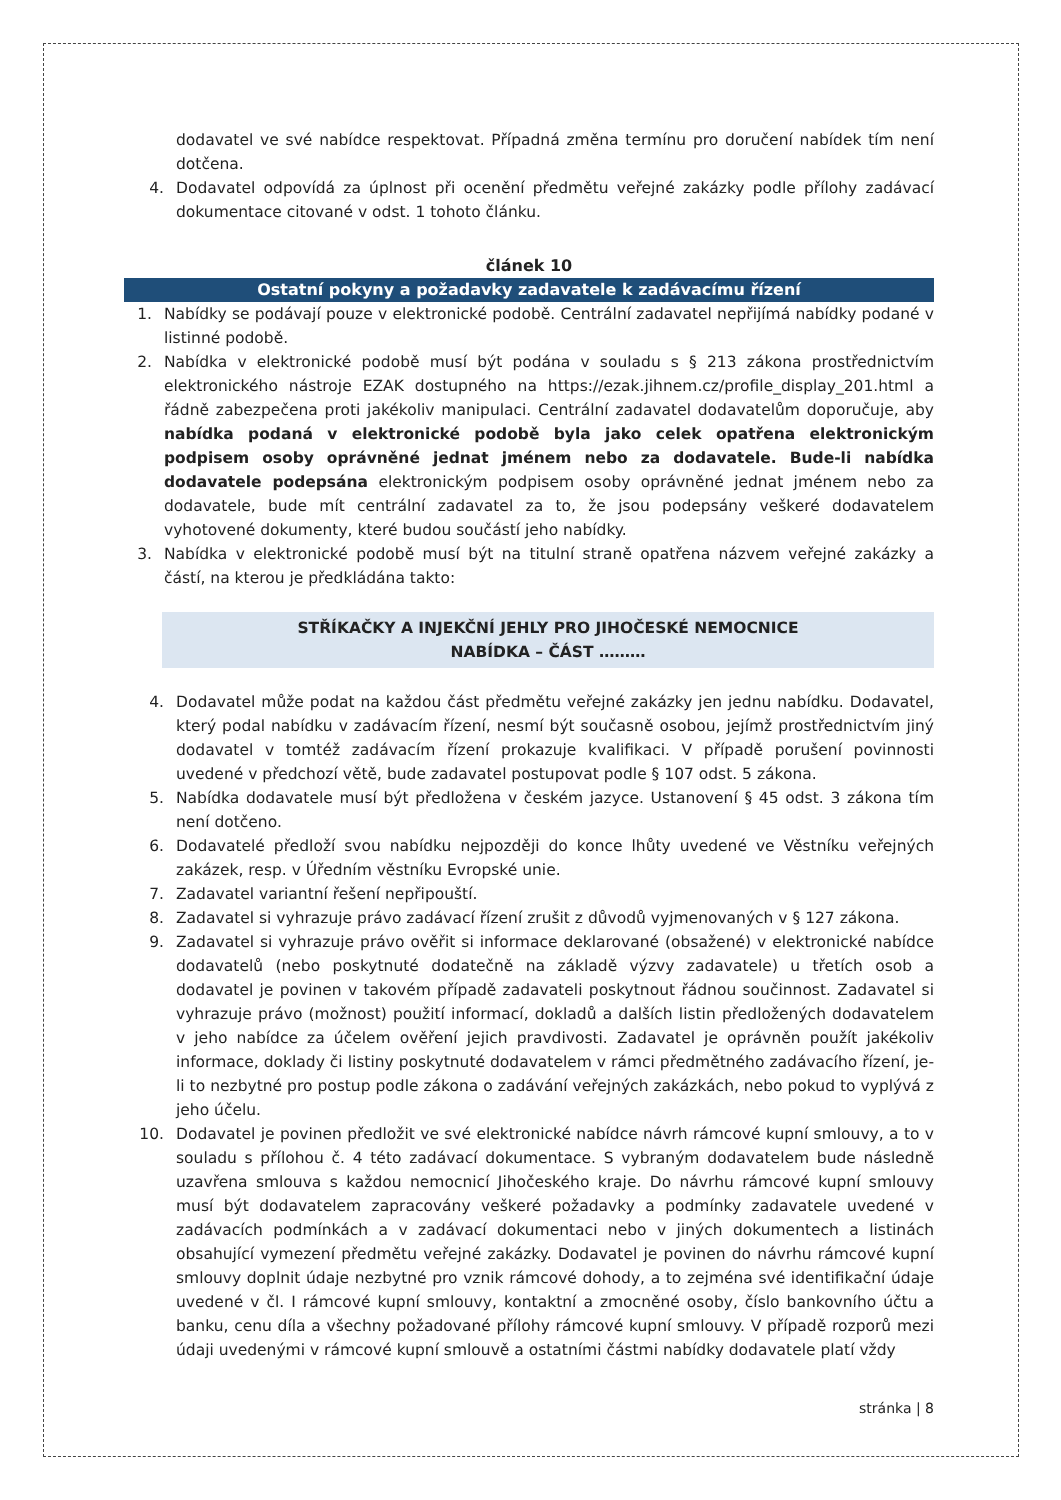dodavatel ve své nabídce respektovat. Případná změna termínu pro doručení nabídek tím není dotčena.
4. Dodavatel odpovídá za úplnost při ocenění předmětu veřejné zakázky podle přílohy zadávací dokumentace citované v odst. 1 tohoto článku.
článek 10
Ostatní pokyny a požadavky zadavatele k zadávacímu řízení
1. Nabídky se podávají pouze v elektronické podobě. Centrální zadavatel nepřijímá nabídky podané v listinné podobě.
2. Nabídka v elektronické podobě musí být podána v souladu s § 213 zákona prostřednictvím elektronického nástroje EZAK dostupného na https://ezak.jihnem.cz/profile_display_201.html a řádně zabezpečena proti jakékoliv manipulaci. Centrální zadavatel dodavatelům doporučuje, aby nabídka podaná v elektronické podobě byla jako celek opatřena elektronickým podpisem osoby oprávněné jednat jménem nebo za dodavatele. Bude-li nabídka dodavatele podepsána elektronickým podpisem osoby oprávněné jednat jménem nebo za dodavatele, bude mít centrální zadavatel za to, že jsou podepsány veškeré dodavatelem vyhotovené dokumenty, které budou součástí jeho nabídky.
3. Nabídka v elektronické podobě musí být na titulní straně opatřena názvem veřejné zakázky a částí, na kterou je předkládána takto:
STŘÍKAČKY A INJEKČNÍ JEHLY PRO JIHOČESKÉ NEMOCNICE
NABÍDKA – ČÁST ………
4. Dodavatel může podat na každou část předmětu veřejné zakázky jen jednu nabídku. Dodavatel, který podal nabídku v zadávacím řízení, nesmí být současně osobou, jejímž prostřednictvím jiný dodavatel v tomtéž zadávacím řízení prokazuje kvalifikaci. V případě porušení povinnosti uvedené v předchozí větě, bude zadavatel postupovat podle § 107 odst. 5 zákona.
5. Nabídka dodavatele musí být předložena v českém jazyce. Ustanovení § 45 odst. 3 zákona tím není dotčeno.
6. Dodavatelé předloží svou nabídku nejpozději do konce lhůty uvedené ve Věstníku veřejných zakázek, resp. v Úředním věstníku Evropské unie.
7. Zadavatel variantní řešení nepřipouští.
8. Zadavatel si vyhrazuje právo zadávací řízení zrušit z důvodů vyjmenovaných v § 127 zákona.
9. Zadavatel si vyhrazuje právo ověřit si informace deklarované (obsažené) v elektronické nabídce dodavatelů (nebo poskytnuté dodatečně na základě výzvy zadavatele) u třetích osob a dodavatel je povinen v takovém případě zadavateli poskytnout řádnou součinnost. Zadavatel si vyhrazuje právo (možnost) použití informací, dokladů a dalších listin předložených dodavatelem v jeho nabídce za účelem ověření jejich pravdivosti. Zadavatel je oprávněn použít jakékoliv informace, doklady či listiny poskytnuté dodavatelem v rámci předmětného zadávacího řízení, je-li to nezbytné pro postup podle zákona o zadávání veřejných zakázkách, nebo pokud to vyplývá z jeho účelu.
10. Dodavatel je povinen předložit ve své elektronické nabídce návrh rámcové kupní smlouvy, a to v souladu s přílohou č. 4 této zadávací dokumentace. S vybraným dodavatelem bude následně uzavřena smlouva s každou nemocnicí Jihočeského kraje. Do návrhu rámcové kupní smlouvy musí být dodavatelem zapracovány veškeré požadavky a podmínky zadavatele uvedené v zadávacích podmínkách a v zadávací dokumentaci nebo v jiných dokumentech a listinách obsahující vymezení předmětu veřejné zakázky. Dodavatel je povinen do návrhu rámcové kupní smlouvy doplnit údaje nezbytné pro vznik rámcové dohody, a to zejména své identifikační údaje uvedené v čl. I rámcové kupní smlouvy, kontaktní a zmocněné osoby, číslo bankovního účtu a banku, cenu díla a všechny požadované přílohy rámcové kupní smlouvy. V případě rozporů mezi údaji uvedenými v rámcové kupní smlouvě a ostatními částmi nabídky dodavatele platí vždy
stránka | 8